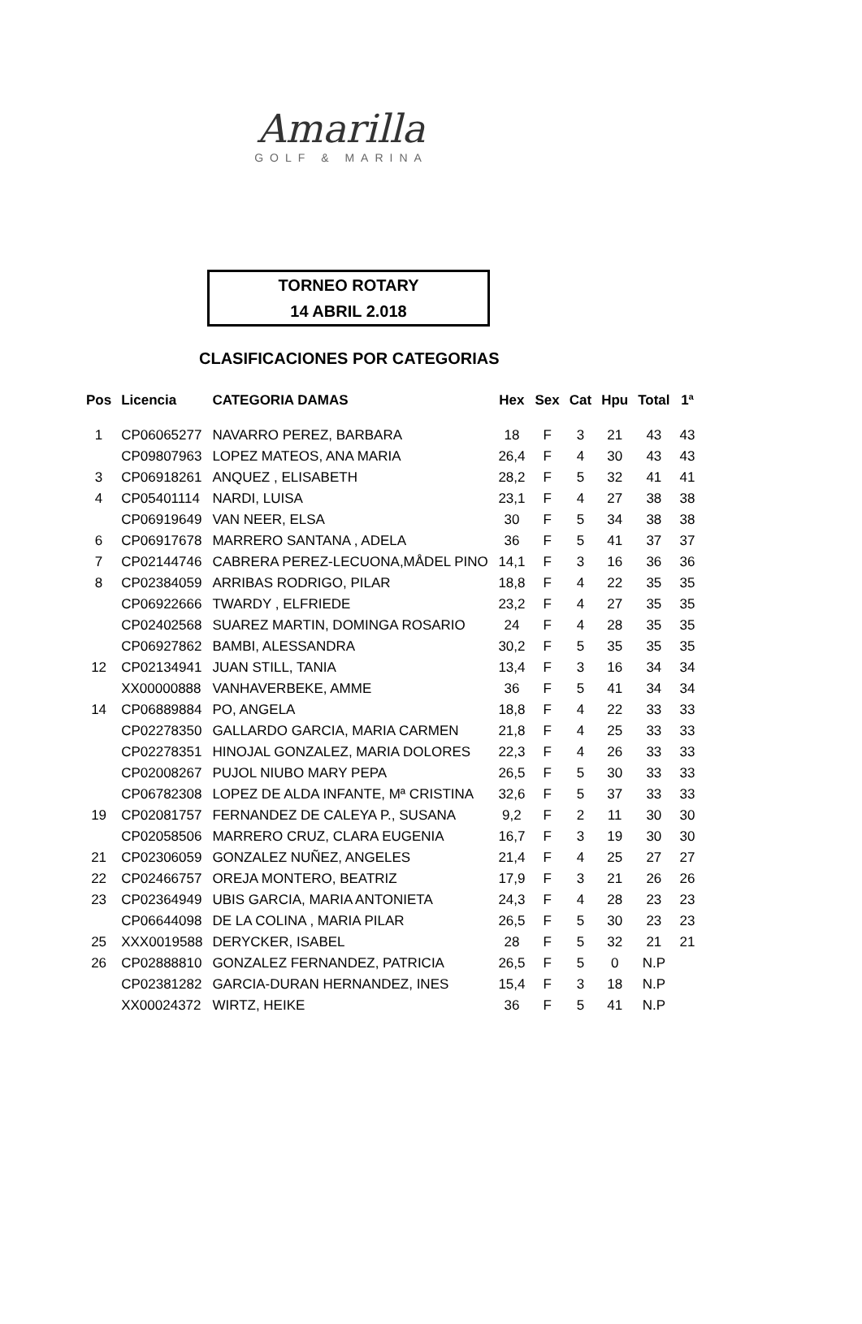Amarilla
GOLF & MARINA
TORNEO ROTARY
14 ABRIL 2.018
CLASIFICACIONES POR CATEGORIAS
| Pos | Licencia | CATEGORIA DAMAS | Hex | Sex | Cat | Hpu | Total | 1ª |
| --- | --- | --- | --- | --- | --- | --- | --- | --- |
| 1 | CP06065277 | NAVARRO PEREZ, BARBARA | 18 | F | 3 | 21 | 43 | 43 |
| | CP09807963 | LOPEZ MATEOS, ANA MARIA | 26,4 | F | 4 | 30 | 43 | 43 |
| 3 | CP06918261 | ANQUEZ , ELISABETH | 28,2 | F | 5 | 32 | 41 | 41 |
| 4 | CP05401114 | NARDI, LUISA | 23,1 | F | 4 | 27 | 38 | 38 |
| | CP06919649 | VAN NEER, ELSA | 30 | F | 5 | 34 | 38 | 38 |
| 6 | CP06917678 | MARRERO SANTANA , ADELA | 36 | F | 5 | 41 | 37 | 37 |
| 7 | CP02144746 | CABRERA PEREZ-LECUONA,MÅDEL PINO | 14,1 | F | 3 | 16 | 36 | 36 |
| 8 | CP02384059 | ARRIBAS RODRIGO, PILAR | 18,8 | F | 4 | 22 | 35 | 35 |
| | CP06922666 | TWARDY , ELFRIEDE | 23,2 | F | 4 | 27 | 35 | 35 |
| | CP02402568 | SUAREZ MARTIN, DOMINGA ROSARIO | 24 | F | 4 | 28 | 35 | 35 |
| | CP06927862 | BAMBI, ALESSANDRA | 30,2 | F | 5 | 35 | 35 | 35 |
| 12 | CP02134941 | JUAN STILL, TANIA | 13,4 | F | 3 | 16 | 34 | 34 |
| | XX00000888 | VANHAVERBEKE, AMME | 36 | F | 5 | 41 | 34 | 34 |
| 14 | CP06889884 | PO, ANGELA | 18,8 | F | 4 | 22 | 33 | 33 |
| | CP02278350 | GALLARDO GARCIA, MARIA CARMEN | 21,8 | F | 4 | 25 | 33 | 33 |
| | CP02278351 | HINOJAL GONZALEZ, MARIA DOLORES | 22,3 | F | 4 | 26 | 33 | 33 |
| | CP02008267 | PUJOL NIUBO MARY PEPA | 26,5 | F | 5 | 30 | 33 | 33 |
| | CP06782308 | LOPEZ DE ALDA INFANTE, Mª CRISTINA | 32,6 | F | 5 | 37 | 33 | 33 |
| 19 | CP02081757 | FERNANDEZ DE CALEYA P., SUSANA | 9,2 | F | 2 | 11 | 30 | 30 |
| | CP02058506 | MARRERO CRUZ, CLARA EUGENIA | 16,7 | F | 3 | 19 | 30 | 30 |
| 21 | CP02306059 | GONZALEZ NUÑEZ, ANGELES | 21,4 | F | 4 | 25 | 27 | 27 |
| 22 | CP02466757 | OREJA MONTERO, BEATRIZ | 17,9 | F | 3 | 21 | 26 | 26 |
| 23 | CP02364949 | UBIS GARCIA, MARIA ANTONIETA | 24,3 | F | 4 | 28 | 23 | 23 |
| | CP06644098 | DE LA COLINA , MARIA PILAR | 26,5 | F | 5 | 30 | 23 | 23 |
| 25 | XXX0019588 | DERYCKER, ISABEL | 28 | F | 5 | 32 | 21 | 21 |
| 26 | CP02888810 | GONZALEZ FERNANDEZ, PATRICIA | 26,5 | F | 5 | 0 | N.P | |
| | CP02381282 | GARCIA-DURAN HERNANDEZ, INES | 15,4 | F | 3 | 18 | N.P | |
| | XX00024372 | WIRTZ, HEIKE | 36 | F | 5 | 41 | N.P | |